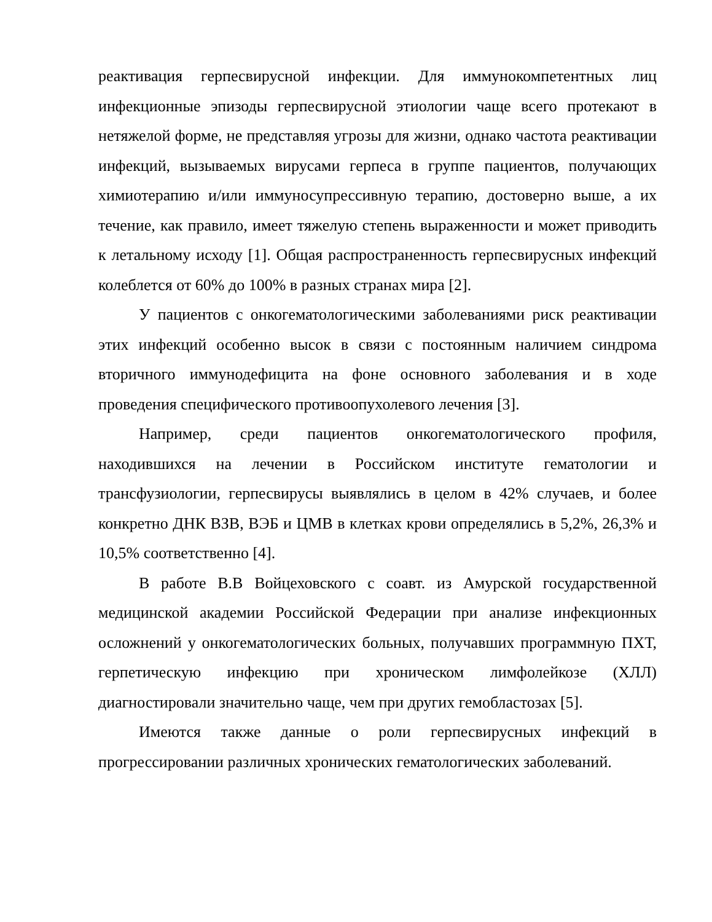реактивация герпесвирусной инфекции. Для иммунокомпетентных лиц инфекционные эпизоды герпесвирусной этиологии чаще всего протекают в нетяжелой форме, не представляя угрозы для жизни, однако частота реактивации инфекций, вызываемых вирусами герпеса в группе пациентов, получающих химиотерапию и/или иммуносупрессивную терапию, достоверно выше, а их течение, как правило, имеет тяжелую степень выраженности и может приводить к летальному исходу [1]. Общая распространенность герпесвирусных инфекций колеблется от 60% до 100% в разных странах мира [2].
У пациентов с онкогематологическими заболеваниями риск реактивации этих инфекций особенно высок в связи с постоянным наличием синдрома вторичного иммунодефицита на фоне основного заболевания и в ходе проведения специфического противоопухолевого лечения [3].
Например, среди пациентов онкогематологического профиля, находившихся на лечении в Российском институте гематологии и трансфузиологии, герпесвирусы выявлялись в целом в 42% случаев, и более конкретно ДНК ВЗВ, ВЭБ и ЦМВ в клетках крови определялись в 5,2%, 26,3% и 10,5% соответственно [4].
В работе В.В Войцеховского с соавт. из Амурской государственной медицинской академии Российской Федерации при анализе инфекционных осложнений у онкогематологических больных, получавших программную ПХТ, герпетическую инфекцию при хроническом лимфолейкозе (ХЛЛ) диагностировали значительно чаще, чем при других гемобластозах [5].
Имеются также данные о роли герпесвирусных инфекций в прогрессировании различных хронических гематологических заболеваний.